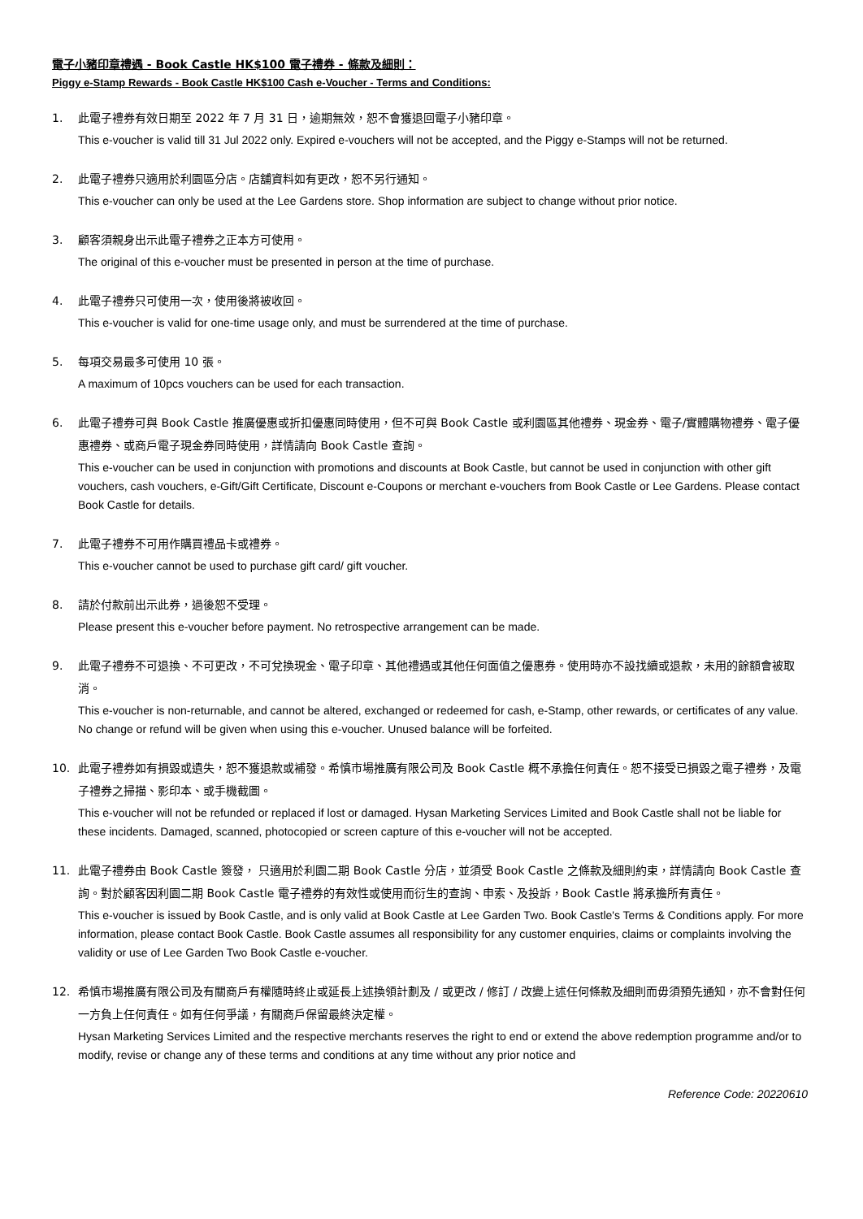電子小豬印章禮遇 - Book Castle HK$100 電子禮券 - 條款及細則：
Piggy e-Stamp Rewards - Book Castle HK$100 Cash e-Voucher - Terms and Conditions:
1. 此電子禮券有效日期至 2022 年 7 月 31 日，逾期無效，恕不會獲退回電子小豬印章。
This e-voucher is valid till 31 Jul 2022 only. Expired e-vouchers will not be accepted, and the Piggy e-Stamps will not be returned.
2. 此電子禮券只適用於利園區分店。店舖資料如有更改，恕不另行通知。
This e-voucher can only be used at the Lee Gardens store. Shop information are subject to change without prior notice.
3. 顧客須親身出示此電子禮券之正本方可使用。
The original of this e-voucher must be presented in person at the time of purchase.
4. 此電子禮券只可使用一次，使用後將被收回。
This e-voucher is valid for one-time usage only, and must be surrendered at the time of purchase.
5. 每項交易最多可使用 10 張。
A maximum of 10pcs vouchers can be used for each transaction.
6. 此電子禮券可與 Book Castle 推廣優惠或折扣優惠同時使用，但不可與 Book Castle 或利園區其他禮券、現金券、電子/實體購物禮券、電子優惠禮券、或商戶電子現金券同時使用，詳情請向 Book Castle 查詢。
This e-voucher can be used in conjunction with promotions and discounts at Book Castle, but cannot be used in conjunction with other gift vouchers, cash vouchers, e-Gift/Gift Certificate, Discount e-Coupons or merchant e-vouchers from Book Castle or Lee Gardens. Please contact Book Castle for details.
7. 此電子禮券不可用作購買禮品卡或禮券。
This e-voucher cannot be used to purchase gift card/ gift voucher.
8. 請於付款前出示此券，過後恕不受理。
Please present this e-voucher before payment. No retrospective arrangement can be made.
9. 此電子禮券不可退換、不可更改，不可兌換現金、電子印章、其他禮遇或其他任何面值之優惠券。使用時亦不設找續或退款，未用的餘額會被取消。
This e-voucher is non-returnable, and cannot be altered, exchanged or redeemed for cash, e-Stamp, other rewards, or certificates of any value. No change or refund will be given when using this e-voucher. Unused balance will be forfeited.
10. 此電子禮券如有損毀或遺失，恕不獲退款或補發。希慎市場推廣有限公司及 Book Castle 概不承擔任何責任。恕不接受已損毀之電子禮券，及電子禮券之掃描、影印本、或手機截圖。
This e-voucher will not be refunded or replaced if lost or damaged. Hysan Marketing Services Limited and Book Castle shall not be liable for these incidents. Damaged, scanned, photocopied or screen capture of this e-voucher will not be accepted.
11. 此電子禮券由 Book Castle 簽發， 只適用於利園二期 Book Castle 分店，並須受 Book Castle 之條款及細則約束，詳情請向 Book Castle 查詢。對於顧客因利園二期 Book Castle 電子禮券的有效性或使用而衍生的查詢、申索、及投訴，Book Castle 將承擔所有責任。
This e-voucher is issued by Book Castle, and is only valid at Book Castle at Lee Garden Two. Book Castle's Terms & Conditions apply. For more information, please contact Book Castle. Book Castle assumes all responsibility for any customer enquiries, claims or complaints involving the validity or use of Lee Garden Two Book Castle e-voucher.
12. 希慎市場推廣有限公司及有關商戶有權隨時終止或延長上述換領計劃及 / 或更改 / 修訂 / 改變上述任何條款及細則而毋須預先通知，亦不會對任何一方負上任何責任。如有任何爭議，有關商戶保留最終決定權。
Hysan Marketing Services Limited and the respective merchants reserves the right to end or extend the above redemption programme and/or to modify, revise or change any of these terms and conditions at any time without any prior notice and
Reference Code: 20220610